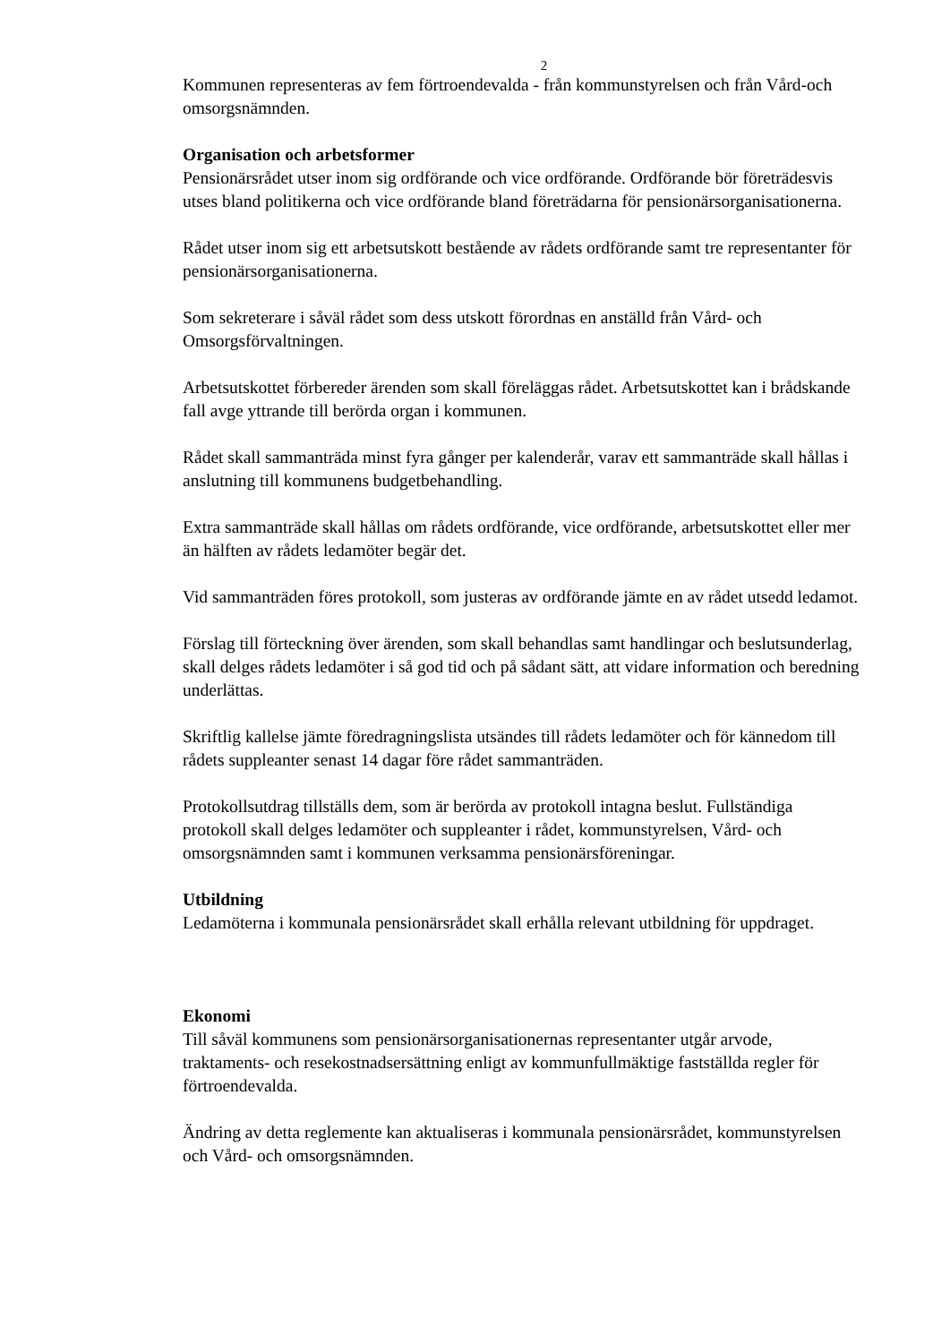2
Kommunen representeras av fem förtroendevalda - från kommunstyrelsen och från Vård-och omsorgsnämnden.
Organisation och arbetsformer
Pensionärsrådet utser inom sig ordförande och vice ordförande. Ordförande bör företrädesvis utses bland politikerna och vice ordförande bland företrädarna för pensionärsorganisationerna.
Rådet utser inom sig ett arbetsutskott bestående av rådets ordförande samt tre representanter för pensionärsorganisationerna.
Som sekreterare i såväl rådet som dess utskott förordnas en anställd från Vård- och Omsorgsförvaltningen.
Arbetsutskottet förbereder ärenden som skall föreläggas rådet. Arbetsutskottet kan i brådskande fall avge yttrande till berörda organ i kommunen.
Rådet skall sammanträda minst fyra gånger per kalenderår, varav ett sammanträde skall hållas i anslutning till kommunens budgetbehandling.
Extra sammanträde skall hållas om rådets ordförande, vice ordförande, arbetsutskottet eller mer än hälften av rådets ledamöter begär det.
Vid sammanträden föres protokoll, som justeras av ordförande jämte en av rådet utsedd ledamot.
Förslag till förteckning över ärenden, som skall behandlas samt handlingar och beslutsunderlag, skall delges rådets ledamöter i så god tid och på sådant sätt, att vidare information och beredning underlättas.
Skriftlig kallelse jämte föredragningslista utsändes till rådets ledamöter och för kännedom till rådets suppleanter senast 14 dagar före rådet sammanträden.
Protokollsutdrag tillställs dem, som är berörda av protokoll intagna beslut. Fullständiga protokoll skall delges ledamöter och suppleanter i rådet, kommunstyrelsen, Vård- och omsorgsnämnden samt i kommunen verksamma pensionärsföreningar.
Utbildning
Ledamöterna i kommunala pensionärsrådet skall erhålla relevant utbildning för uppdraget.
Ekonomi
Till såväl kommunens som pensionärsorganisationernas representanter utgår arvode, traktaments- och resekostnadsersättning enligt av kommunfullmäktige fastställda regler för förtroendevalda.
Ändring av detta reglemente kan aktualiseras i kommunala pensionärsrådet, kommunstyrelsen och Vård- och omsorgsnämnden.